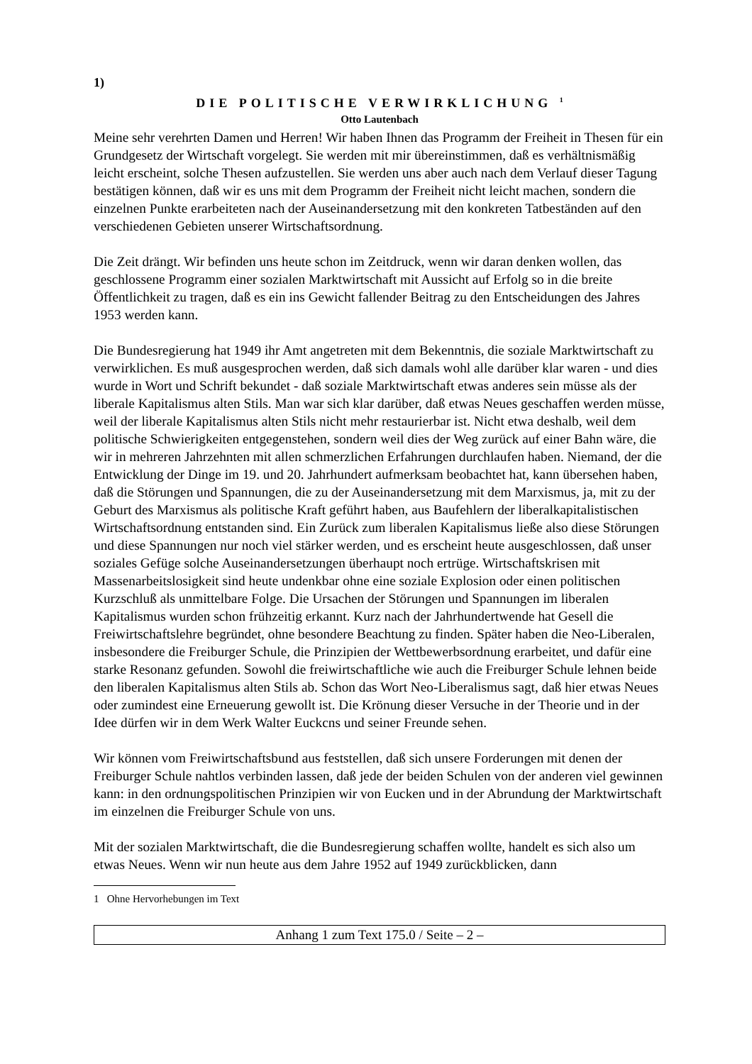1)
DIE POLITISCHE VERWIRKLICHUNG <sup>1</sup>
Otto Lautenbach
Meine sehr verehrten Damen und Herren! Wir haben Ihnen das Programm der Freiheit in Thesen für ein Grundgesetz der Wirtschaft vorgelegt. Sie werden mit mir übereinstimmen, daß es verhältnismäßig leicht erscheint, solche Thesen aufzustellen. Sie werden uns aber auch nach dem Verlauf dieser Tagung bestätigen können, daß wir es uns mit dem Programm der Freiheit nicht leicht machen, sondern die einzelnen Punkte erarbeiteten nach der Auseinandersetzung mit den konkreten Tatbeständen auf den verschiedenen Gebieten unserer Wirtschaftsordnung.
Die Zeit drängt. Wir befinden uns heute schon im Zeitdruck, wenn wir daran denken wollen, das geschlossene Programm einer sozialen Marktwirtschaft mit Aussicht auf Erfolg so in die breite Öffentlichkeit zu tragen, daß es ein ins Gewicht fallender Beitrag zu den Entscheidungen des Jahres 1953 werden kann.
Die Bundesregierung hat 1949 ihr Amt angetreten mit dem Bekenntnis, die soziale Marktwirtschaft zu verwirklichen. Es muß ausgesprochen werden, daß sich damals wohl alle darüber klar waren - und dies wurde in Wort und Schrift bekundet - daß soziale Marktwirtschaft etwas anderes sein müsse als der liberale Kapitalismus alten Stils. Man war sich klar darüber, daß etwas Neues geschaffen werden müsse, weil der liberale Kapitalismus alten Stils nicht mehr restaurierbar ist. Nicht etwa deshalb, weil dem politische Schwierigkeiten entgegenstehen, sondern weil dies der Weg zurück auf einer Bahn wäre, die wir in mehreren Jahrzehnten mit allen schmerzlichen Erfahrungen durchlaufen haben. Niemand, der die Entwicklung der Dinge im 19. und 20. Jahrhundert aufmerksam beobachtet hat, kann übersehen haben, daß die Störungen und Spannungen, die zu der Auseinandersetzung mit dem Marxismus, ja, mit zu der Geburt des Marxismus als politische Kraft geführt haben, aus Baufehlern der liberalkapitalistischen Wirtschaftsordnung entstanden sind. Ein Zurück zum liberalen Kapitalismus ließe also diese Störungen und diese Spannungen nur noch viel stärker werden, und es erscheint heute ausgeschlossen, daß unser soziales Gefüge solche Auseinandersetzungen überhaupt noch ertrüge. Wirtschaftskrisen mit Massenarbeitslosigkeit sind heute undenkbar ohne eine soziale Explosion oder einen politischen Kurzschluß als unmittelbare Folge. Die Ursachen der Störungen und Spannungen im liberalen Kapitalismus wurden schon frühzeitig erkannt. Kurz nach der Jahrhundertwende hat Gesell die Freiwirtschaftslehre begründet, ohne besondere Beachtung zu finden. Später haben die Neo-Liberalen, insbesondere die Freiburger Schule, die Prinzipien der Wettbewerbsordnung erarbeitet, und dafür eine starke Resonanz gefunden. Sowohl die freiwirtschaftliche wie auch die Freiburger Schule lehnen beide den liberalen Kapitalismus alten Stils ab. Schon das Wort Neo-Liberalismus sagt, daß hier etwas Neues oder zumindest eine Erneuerung gewollt ist. Die Krönung dieser Versuche in der Theorie und in der Idee dürfen wir in dem Werk Walter Euckcns und seiner Freunde sehen.
Wir können vom Freiwirtschaftsbund aus feststellen, daß sich unsere Forderungen mit denen der Freiburger Schule nahtlos verbinden lassen, daß jede der beiden Schulen von der anderen viel gewinnen kann: in den ordnungspolitischen Prinzipien wir von Eucken und in der Abrundung der Marktwirtschaft im einzelnen die Freiburger Schule von uns.
Mit der sozialen Marktwirtschaft, die die Bundesregierung schaffen wollte, handelt es sich also um etwas Neues. Wenn wir nun heute aus dem Jahre 1952 auf 1949 zurückblicken, dann
1 Ohne Hervorhebungen im Text
Anhang 1 zum Text 175.0 / Seite – 2 –